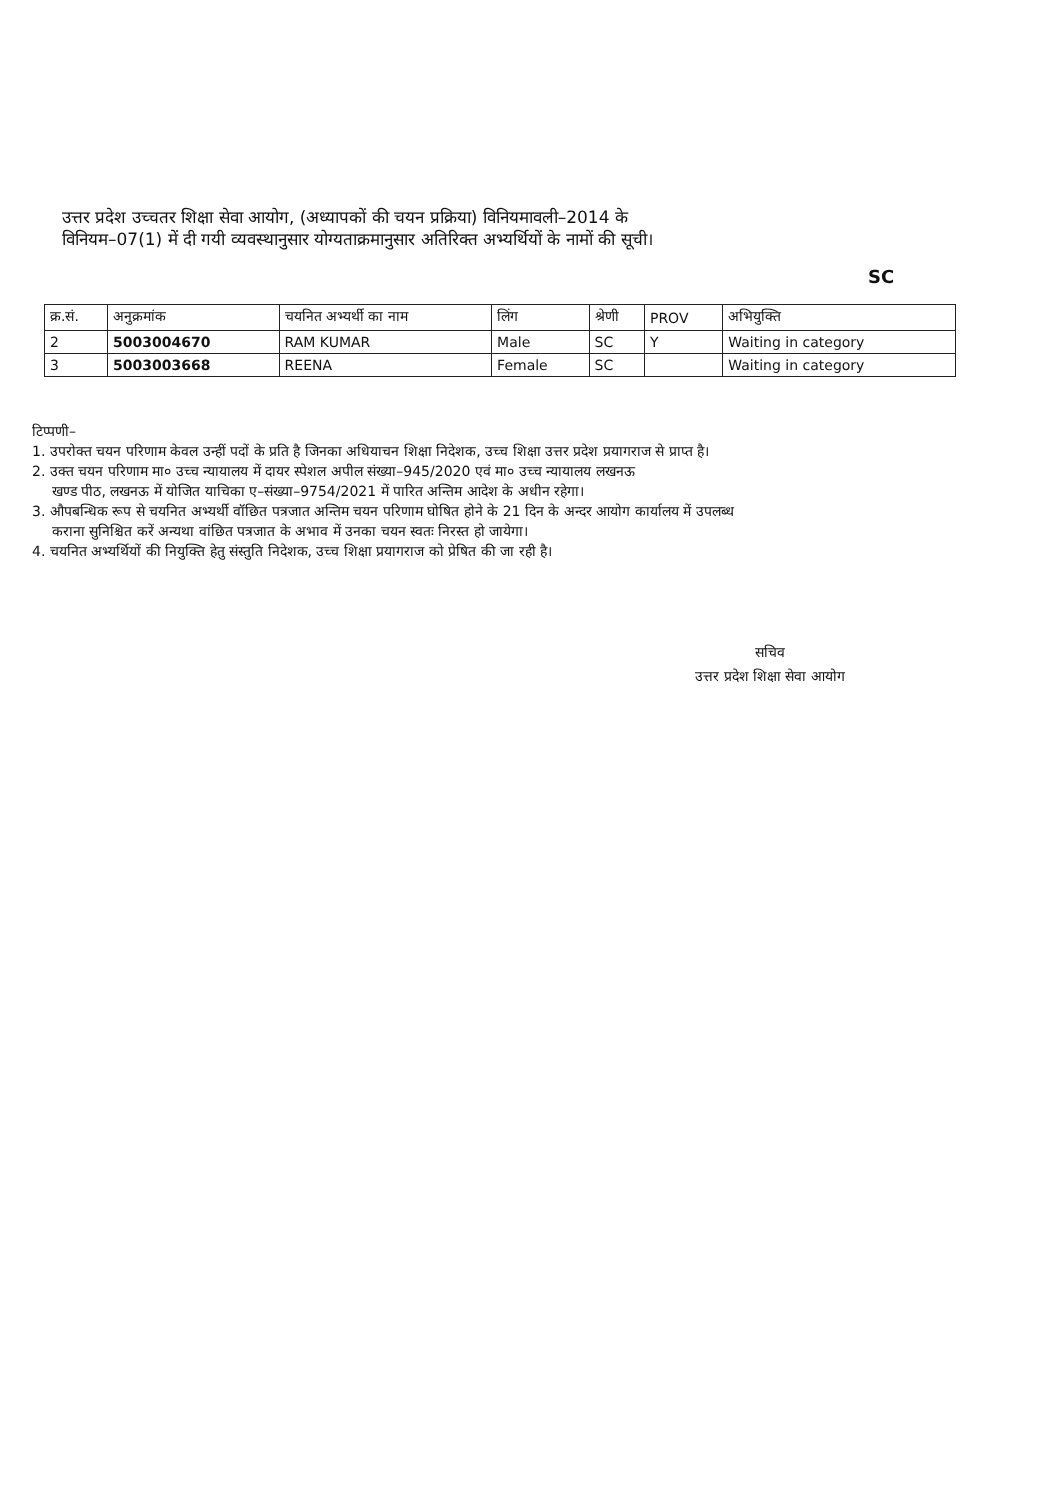उत्तर प्रदेश उच्चतर शिक्षा सेवा आयोग, (अध्यापकों की चयन प्रक्रिया) विनियमावली–2014 के
विनियम–07(1) में दी गयी व्यवस्थानुसार योग्यताक्रमानुसार अतिरिक्त अभ्यर्थियों के नामों की सूची।
SC
| क्र.सं. | अनुक्रमांक | चयनित अभ्यर्थी का नाम | लिंग | श्रेणी | PROV | अभियुक्ति |
| --- | --- | --- | --- | --- | --- | --- |
| 2 | 5003004670 | RAM KUMAR | Male | SC | Y | Waiting in category |
| 3 | 5003003668 | REENA | Female | SC | | Waiting in category |
टिप्पणी–
1. उपरोक्त चयन परिणाम केवल उन्हीं पदों के प्रति है जिनका अधियाचन शिक्षा निदेशक, उच्च शिक्षा उत्तर प्रदेश प्रयागराज से प्राप्त है।
2. उक्त चयन परिणाम मा० उच्च न्यायालय में दायर स्पेशल अपील संख्या–945/2020 एवं मा० उच्च न्यायालय लखनऊ
खण्ड पीठ, लखनऊ में योजित याचिका ए–संख्या–9754/2021 में पारित अन्तिम आदेश के अधीन रहेगा।
3. औपबन्धिक रूप से चयनित अभ्यर्थी वॉछित पत्रजात अन्तिम चयन परिणाम घोषित होने के 21 दिन के अन्दर आयोग कार्यालय में उपलब्ध
कराना सुनिश्चित करें अन्यथा वांछित पत्रजात के अभाव में उनका चयन स्वतः निरस्त हो जायेगा।
4. चयनित अभ्यर्थियों की नियुक्ति हेतु संस्तुति निदेशक, उच्च शिक्षा प्रयागराज को प्रेषित की जा रही है।
सचिव
उत्तर प्रदेश शिक्षा सेवा आयोग